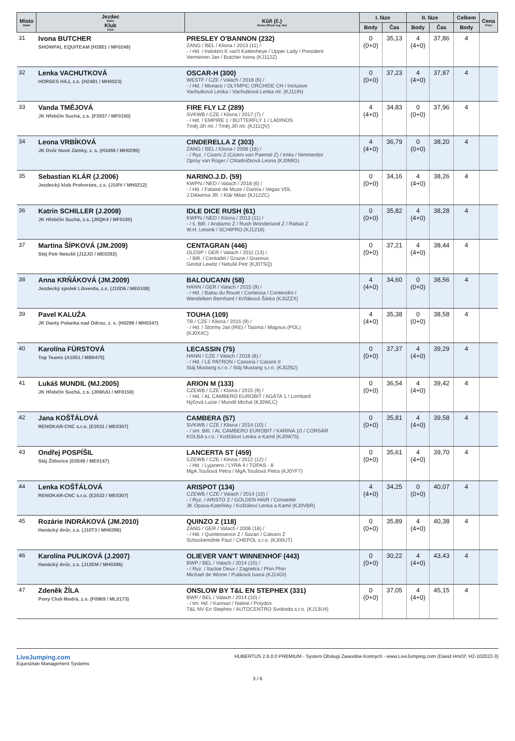| Místo Rank | Jezdec Rider Klub Club | Kůň (č.) Horse (Show reg. No) | I. fáze | | II. fáze | | Celkem | Cena Prize |
| --- | --- | --- | --- | --- | --- | --- | --- | --- |
| | | | Body | Čas | Body | Čas | Body | |
| 31 | Ivona BUTCHER SHOWPAL EQUITEAM (H2851 / MF0249) | PRESLEY O'BANNON (232) ZANG / BEL / Klisna / 2013 (11) / - / Hd. / Indoktro K van't Kattenheye / Upper Lady / President Vermeiren Jan / Butcher Ivona (KJ112Z) | 0 (0+0) | 35,13 | 4 (4+0) | 37,86 | 4 | |
| 32 | Lenka VACHUTKOVÁ HORSES HÁJ, z.s. (H2481 / MH0023) | OSCAR-H (300) WESTF / CZE / Valach / 2018 (6) / - / Hd. / Monaco / OLYMPIC ORCHIDE CH / Inclusive Vachutková Lenka / Vachutková Lenka ml. (KJ11IN) | 0 (0+0) | 37,23 | 4 (4+0) | 37,87 | 4 | |
| 33 | Vanda TMĚJOVÁ JK Hřebčín Suchá, z.s. (F3937 / MF0150) | FIRE FLY LZ (289) SVKWB / CZE / Klisna / 2017 (7) / - / Hd. / EMPIRE 1 / BUTTERFLY 1 / LADINOS Tměj Jiří ml. / Tměj Jiří ml. (KJ11QV) | 4 (4+0) | 34,83 | 0 (0+0) | 37,96 | 4 | |
| 34 | Leona VRBÍKOVÁ JK Dvůr Nové Zámky, z. s. (H3459 / MH0290) | CINDERELLA Z (303) ZANG / BEL / Klisna / 2008 (16) / - / Ryz. / Cicero Z (Cicero van Paemel Z) / Imita / Nimmerdor Oproy van Roger / Chladníčková Leona (KJ0MIG) | 4 (4+0) | 36,79 | 0 (0+0) | 38,20 | 4 | |
| 35 | Sebastian KLÁR (J.2006) Jezdecký klub Prohorses, z.s. (J10IV / MH0212) | NARINO.J.D. (59) KWPN / NED / Valach / 2018 (6) / - / Hd. / Falaise de Muze / Darina / Vegas VDL J.Dikkema JR. / Klár Milan (KJ12ZC) | 0 (0+0) | 34,16 | 4 (4+0) | 38,26 | 4 | |
| 36 | Katrin SCHILLER (J.2008) JK Hřebčín Suchá, z.s. (J0QK4 / MF0150) | IDLE DICE RUSH (61) KWPN / NED / Klisna / 2013 (11) / - / š. Běl. / Andiamo Z / Rush Wonderland Z / Rabiat Z W.H. Leisink / SCHIPRO (KJ1218) | 0 (0+0) | 35,82 | 4 (4+0) | 38,28 | 4 | |
| 37 | Martina ŠÍPKOVÁ (JM.2009) Stáj Petr Netušil (J12JO / ME0292) | CENTAGRAN (446) OLDSP / GER / Valach / 2011 (13) / - / Běl. / Centadel / Grazie / Grannus Gestüt Lewitz / Netušil Petr (KJ0TSQ) | 0 (0+0) | 37,21 | 4 (4+0) | 38,44 | 4 | |
| 38 | Anna KRŇÁKOVÁ (JM.2009) Jezdecký spolek Libverda, z.s. (J10D6 / ME0108) | BALOUCANN (58) HANN / GER / Valach / 2015 (9) / - / Hd. / Balou du Rouet / Contessa / Contendro I Wendelken Bernhard / Krňáková Šárka (KJ0ZZX) | 4 (4+0) | 34,60 | 0 (0+0) | 38,56 | 4 | |
| 39 | Pavel KALUŽA JK Danty Polanka nad Odrou, z. s. (H0299 / MH0347) | TOUHA (109) TB / CZE / Klisna / 2015 (9) / - / Hd. / Stormy Jail (IRE) / Tasima / Magnus (POL) (KJ0X4C) | 4 (4+0) | 35,38 | 0 (0+0) | 38,58 | 4 | |
| 40 | Karolína FÜRSTOVÁ Top Teams (A1551 / MB0475) | LECASSIN (75) HANN / CZE / Valach / 2016 (8) / - / Hd. / LE PATRON / Cassina / Cassini II Stáj Mustang s.r.o. / Stáj Mustang s.r.o. (KJ0Z62) | 0 (0+0) | 37,37 | 4 (4+0) | 39,29 | 4 | |
| 41 | Lukáš MUNDIL (MJ.2005) JK Hřebčín Suchá, z.s. (J0WUU / MF0150) | ARION M (133) CZEWB / CZE / Klisna / 2015 (9) / - / Hd. / AL CAMBERO EUROBIT / AGÁTA 1 / Lombard Nýčová Lucie / Mundil Michal (KJ0WLC) | 0 (0+0) | 36,54 | 4 (4+0) | 39,42 | 4 | |
| 42 | Jana KOŠŤÁLOVÁ RENOKAR-CNC s.r.o. (E2031 / ME0307) | CAMBERA (57) SVKWB / CZE / Klisna / 2014 (10) / - / sm. Běl. / AL CAMBERO EUROBIT / KARINA 10 / CORSÁR KOLBA s.r.o. / Košťálovi Lenka a Kamil (KJ0W75) | 0 (0+0) | 35,81 | 4 (4+0) | 39,58 | 4 | |
| 43 | Ondřej POSPÍŠIL Stáj Židovice (E0549 / ME0147) | LANCERTA ST (459) CZEWB / CZE / Klisna / 2012 (12) / - / Hd. / Lyjanero / LYRA 4 / TOPAS - 8 MgA.Toušová Petra / MgA.Toušová Petra (KJ0YF7) | 0 (0+0) | 35,61 | 4 (4+0) | 39,70 | 4 | |
| 44 | Lenka KOŠŤÁLOVÁ RENOKAR-CNC s.r.o. (E2032 / ME0307) | ARISPOT (134) CZEWB / CZE / Valach / 2014 (10) / - / Ryz. / ARISTO Z / GOLDEN HAIR / Converter JK Opava-Kateřinky / Košťálovi Lenka a Kamil (KJ0VBR) | 4 (4+0) | 34,25 | 0 (0+0) | 40,07 | 4 | |
| 45 | Rozárie INDRÁKOVÁ (JM.2010) Hanácký dvůr, z.s. (J10T3 / MH0396) | QUINZO Z (118) ZANG / GER / Valach / 2006 (18) / - / Hd. / Quintessence Z / Sazari / Calvaro Z Schockemöhle Paul / CHEPOL s.r.o. (KJ00UT) | 0 (0+0) | 35,89 | 4 (4+0) | 40,38 | 4 | |
| 46 | Karolína PULIKOVÁ (J.2007) Hanácký dvůr, z.s. (J12EM / MH0396) | OLIEVER VAN'T WINNENHOF (443) BWP / BEL / Valach / 2014 (10) / - / Ryz. / Itackie Deux / Zagnetra / Phin Phin Michael de Winne / Puliková Ivana (KJ14GI) | 0 (0+0) | 30,22 | 4 (4+0) | 43,43 | 4 | |
| 47 | Zdeněk ŽÍLA Pony Club Modrá, z.s. (F0969 / ML0173) | ONSLOW BY T&L EN STEPHEX (331) BWP / BEL / Valach / 2014 (10) / - / tm. Hd. / Kannan / Naline / Polydox T&L NV En Stephex / AUTOCENTRO Svoboda s.r.o. (KJ13U4) | 0 (0+0) | 37,05 | 4 (4+0) | 45,15 | 4 | |
LiveJumping.com
Equestrian Management Systems
HUBERTUS 2.6.0.0 PREMIUM - System Obsługi Zawodów Konnych - www.LiveJumping.com (David Hrnčíř, H2-102022-3)
3 / 6